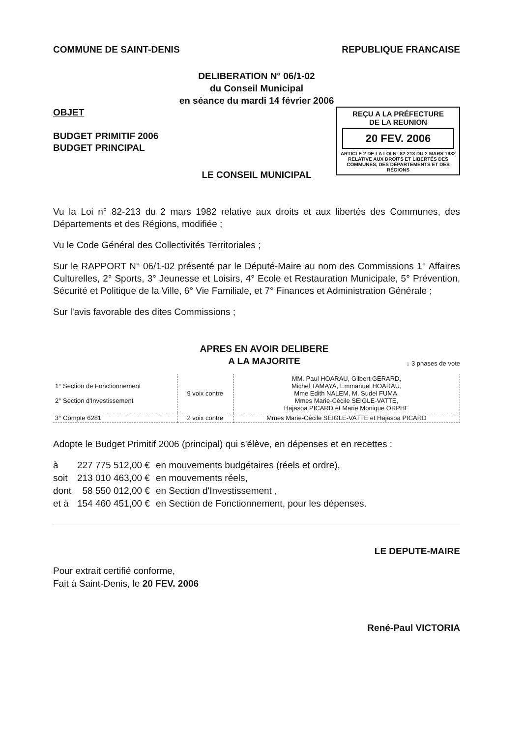COMMUNE DE SAINT-DENIS REPUBLIQUE FRANCAISE
DELIBERATION N° 06/1-02
du Conseil Municipal
en séance du mardi 14 février 2006
OBJET
BUDGET PRIMITIF 2006
BUDGET PRINCIPAL
REÇU A LA PRÉFECTURE
DE LA REUNION
20 FEV. 2006
ARTICLE 2 DE LA LOI N° 82-213 DU 2 MARS 1982 RELATIVE AUX DROITS ET LIBERTÉS DES COMMUNES, DES DÉPARTEMENTS ET DES RÉGIONS
LE CONSEIL MUNICIPAL
Vu la Loi n° 82-213 du 2 mars 1982 relative aux droits et aux libertés des Communes, des Départements et des Régions, modifiée ;
Vu le Code Général des Collectivités Territoriales ;
Sur le RAPPORT N° 06/1-02 présenté par le Député-Maire au nom des Commissions 1° Affaires Culturelles, 2° Sports, 3° Jeunesse et Loisirs, 4° Ecole et Restauration Municipale, 5° Prévention, Sécurité et Politique de la Ville, 6° Vie Familiale, et 7° Finances et Administration Générale ;
Sur l'avis favorable des dites Commissions ;
APRES EN AVOIR DELIBERE
A LA MAJORITE
↓ 3 phases de vote
| 1° Section de Fonctionnement 2° Section d'Investissement | 9 voix contre | MM. Paul HOARAU, Gilbert GERARD, Michel TAMAYA, Emmanuel HOARAU, Mme Edith NALEM, M. Sudel FUMA, Mmes Marie-Cécile SEIGLE-VATTE, Hajasoa PICARD et Marie Monique ORPHE |
| 3° Compte 6281 | 2 voix contre | Mmes Marie-Cécile SEIGLE-VATTE et Hajasoa PICARD |
Adopte le Budget Primitif 2006 (principal) qui s'élève, en dépenses et en recettes :
| à | 227 775 512,00 € | en mouvements budgétaires (réels et ordre), |
| soit | 213 010 463,00 € | en mouvements réels, |
| dont | 58 550 012,00 € | en Section d'Investissement , |
| et à | 154 460 451,00 € | en Section de Fonctionnement, pour les dépenses. |
Pour extrait certifié conforme,
Fait à Saint-Denis, le 20 FEV. 2006
LE DEPUTE-MAIRE
René-Paul VICTORIA